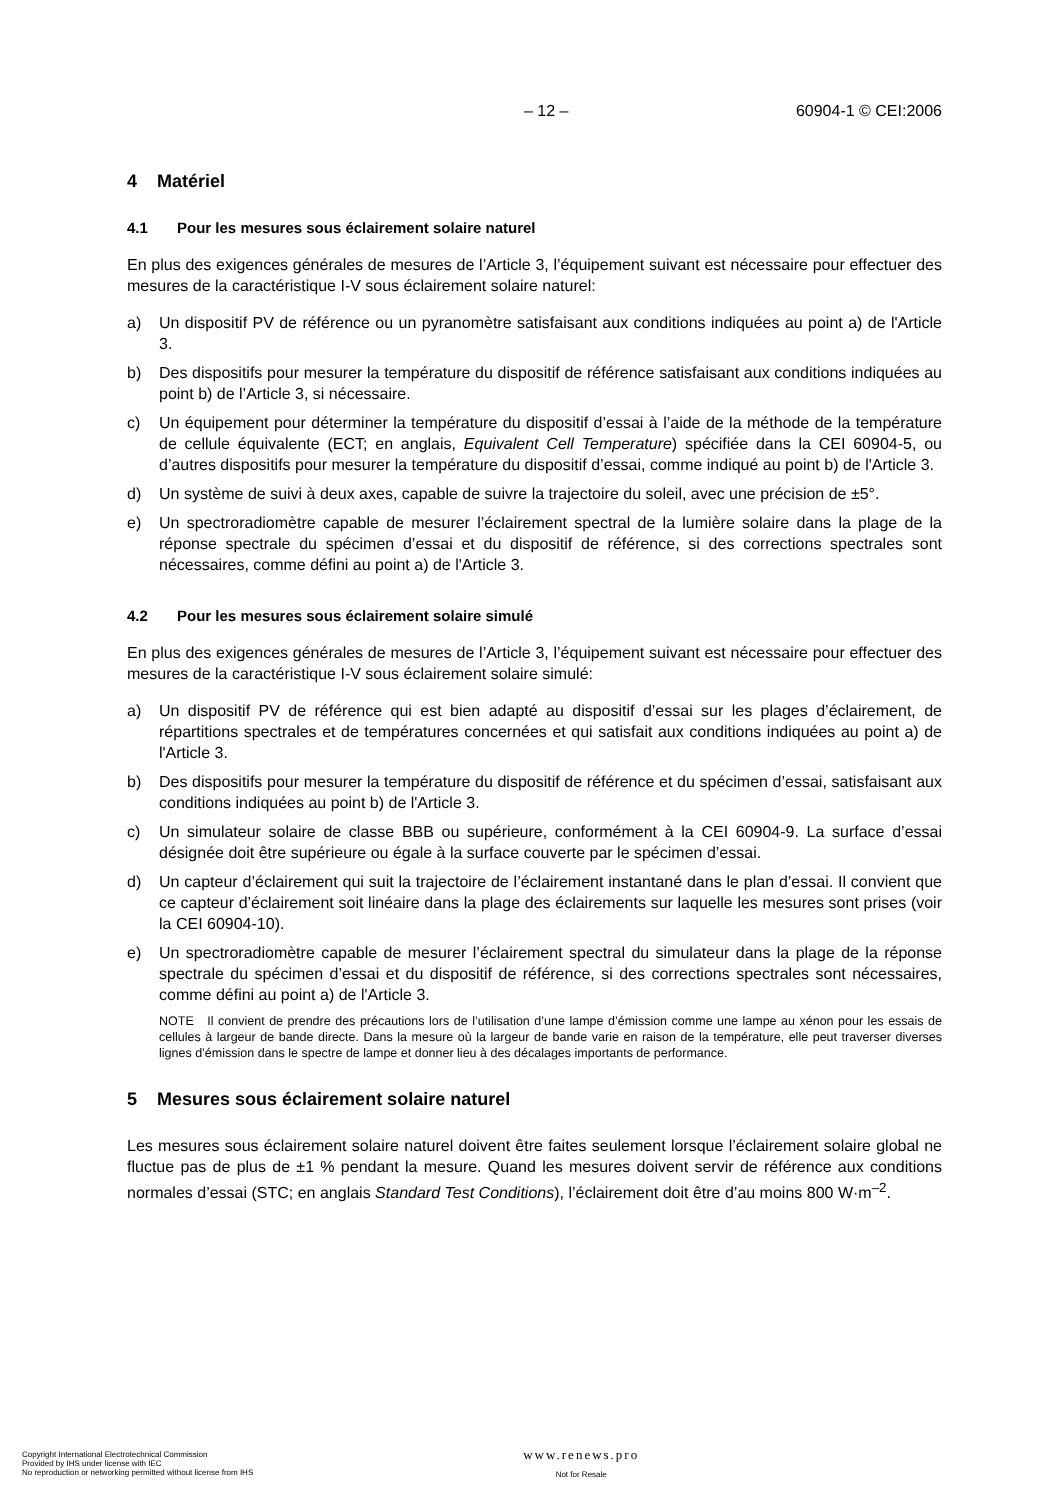– 12 – 60904-1 © CEI:2006
4 Matériel
4.1 Pour les mesures sous éclairement solaire naturel
En plus des exigences générales de mesures de l’Article 3, l’équipement suivant est nécessaire pour effectuer des mesures de la caractéristique I-V sous éclairement solaire naturel:
a) Un dispositif PV de référence ou un pyranomètre satisfaisant aux conditions indiquées au point a) de l'Article 3.
b) Des dispositifs pour mesurer la température du dispositif de référence satisfaisant aux conditions indiquées au point b) de l’Article 3, si nécessaire.
c) Un équipement pour déterminer la température du dispositif d’essai à l’aide de la méthode de la température de cellule équivalente (ECT; en anglais, Equivalent Cell Temperature) spécifiée dans la CEI 60904-5, ou d’autres dispositifs pour mesurer la température du dispositif d’essai, comme indiqué au point b) de l'Article 3.
d) Un système de suivi à deux axes, capable de suivre la trajectoire du soleil, avec une précision de ±5°.
e) Un spectroradiomètre capable de mesurer l’éclairement spectral de la lumière solaire dans la plage de la réponse spectrale du spécimen d’essai et du dispositif de référence, si des corrections spectrales sont nécessaires, comme défini au point a) de l'Article 3.
4.2 Pour les mesures sous éclairement solaire simulé
En plus des exigences générales de mesures de l’Article 3, l’équipement suivant est nécessaire pour effectuer des mesures de la caractéristique I-V sous éclairement solaire simulé:
a) Un dispositif PV de référence qui est bien adapté au dispositif d’essai sur les plages d’éclairement, de répartitions spectrales et de températures concernées et qui satisfait aux conditions indiquées au point a) de l'Article 3.
b) Des dispositifs pour mesurer la température du dispositif de référence et du spécimen d’essai, satisfaisant aux conditions indiquées au point b) de l'Article 3.
c) Un simulateur solaire de classe BBB ou supérieure, conformément à la CEI 60904-9. La surface d’essai désignée doit être supérieure ou égale à la surface couverte par le spécimen d’essai.
d) Un capteur d’éclairement qui suit la trajectoire de l’éclairement instantané dans le plan d’essai. Il convient que ce capteur d’éclairement soit linéaire dans la plage des éclairements sur laquelle les mesures sont prises (voir la CEI 60904-10).
e) Un spectroradiomètre capable de mesurer l’éclairement spectral du simulateur dans la plage de la réponse spectrale du spécimen d’essai et du dispositif de référence, si des corrections spectrales sont nécessaires, comme défini au point a) de l'Article 3.
NOTE Il convient de prendre des précautions lors de l’utilisation d’une lampe d’émission comme une lampe au xénon pour les essais de cellules à largeur de bande directe. Dans la mesure où la largeur de bande varie en raison de la température, elle peut traverser diverses lignes d’émission dans le spectre de lampe et donner lieu à des décalages importants de performance.
5 Mesures sous éclairement solaire naturel
Les mesures sous éclairement solaire naturel doivent être faites seulement lorsque l’éclairement solaire global ne fluctue pas de plus de ±1 % pendant la mesure. Quand les mesures doivent servir de référence aux conditions normales d’essai (STC; en anglais Standard Test Conditions), l’éclairement doit être d’au moins 800 W·m<sup>–2</sup>.
Copyright International Electrotechnical Commission
Provided by IHS under license with IEC
No reproduction or networking permitted without license from IHS
www.renews.pro
Not for Resale